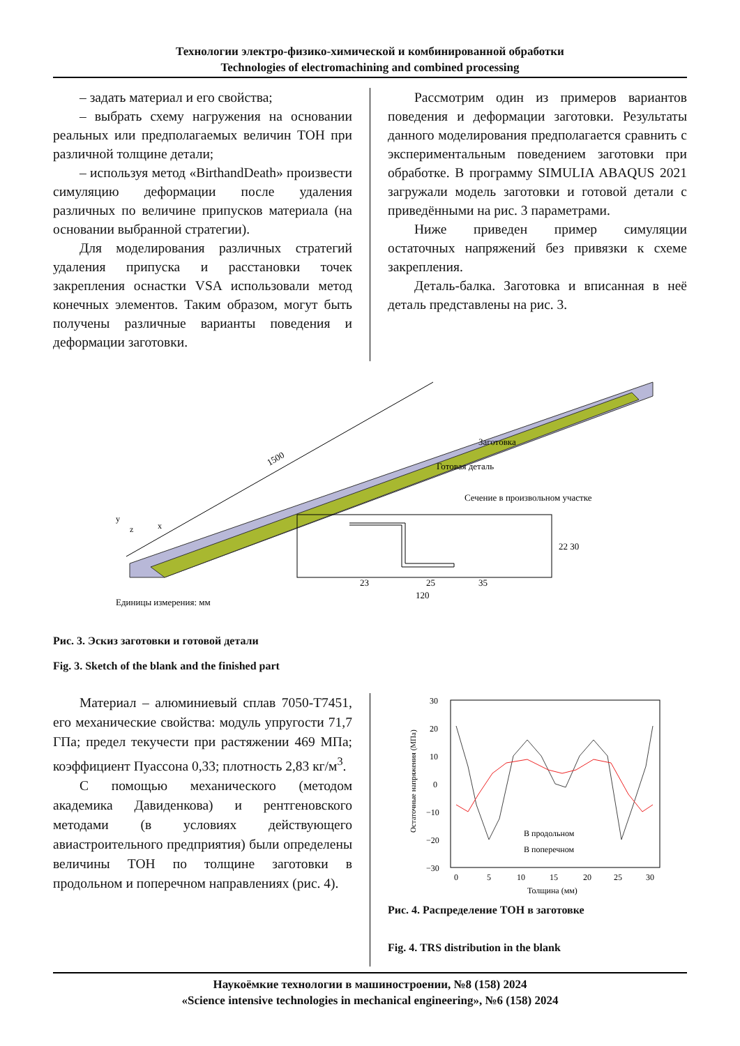Технологии электро-физико-химической и комбинированной обработки
Technologies of electromachining and combined processing
– задать материал и его свойства;
– выбрать схему нагружения на основании реальных или предполагаемых величин ТОН при различной толщине детали;
– используя метод «BirthandDeath» произвести симуляцию деформации после удаления различных по величине припусков материала (на основании выбранной стратегии).
Для моделирования различных стратегий удаления припуска и расстановки точек закрепления оснастки VSA использовали метод конечных элементов. Таким образом, могут быть получены различные варианты поведения и деформации заготовки.
Рассмотрим один из примеров вариантов поведения и деформации заготовки. Результаты данного моделирования предполагается сравнить с экспериментальным поведением заготовки при обработке. В программу SIMULIA ABAQUS 2021 загружали модель заготовки и готовой детали с приведёнными на рис. 3 параметрами.
Ниже приведен пример симуляции остаточных напряжений без привязки к схеме закрепления.
Деталь-балка. Заготовка и вписанная в неё деталь представлены на рис. 3.
1500
Заготовка
Готовая деталь
Сечение в произвольном участке
y
x
z
23
25
35
120
22 30
Единицы измерения: мм
Рис. 3. Эскиз заготовки и готовой детали
Fig. 3. Sketch of the blank and the finished part
Материал – алюминиевый сплав 7050-T7451, его механические свойства: модуль упругости 71,7 ГПа; предел текучести при растяжении 469 МПа; коэффициент Пуассона 0,33; плотность 2,83 кг/м<sup>3</sup>.
С помощью механического (методом академика Давиденкова) и рентгеновского методами (в условиях действующего авиастроительного предприятия) были определены величины ТОН по толщине заготовки в продольном и поперечном направлениях (рис. 4).
30
20
10
0
−10
−20
−30
0
5
10
15
20
25
30
Толщина (мм)
Остаточные напряжения (МПа)
В продольном
В поперечном
Рис. 4. Распределение ТОН в заготовке
Fig. 4. TRS distribution in the blank
Наукоёмкие технологии в машиностроении, №8 (158) 2024
«Science intensive technologies in mechanical engineering», №6 (158) 2024